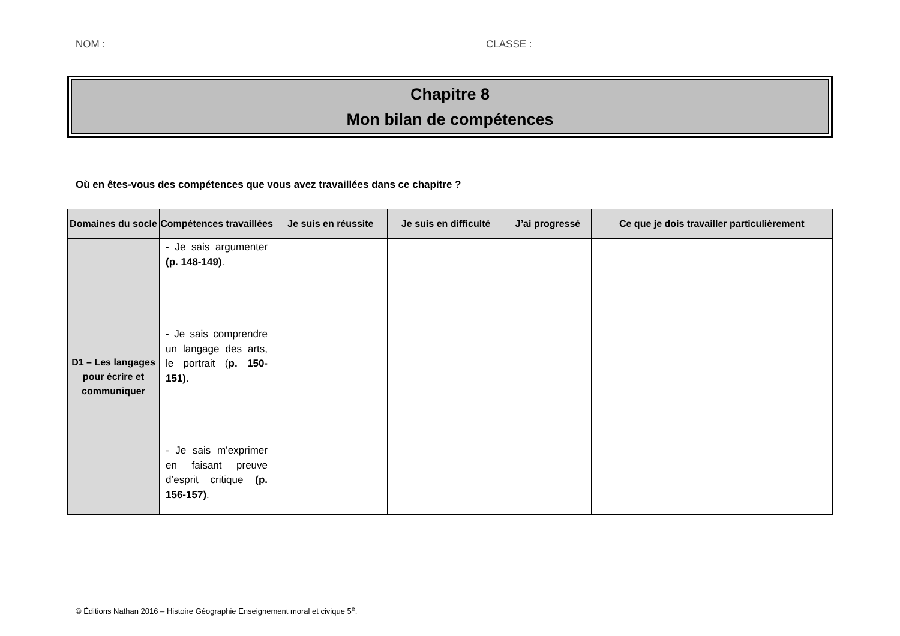NOM : CLASSE :
Chapitre 8
Mon bilan de compétences
Où en êtes-vous des compétences que vous avez travaillées dans ce chapitre ?
| Domaines du socle | Compétences travaillées | Je suis en réussite | Je suis en difficulté | J’ai progressé | Ce que je dois travailler particulièrement |
| --- | --- | --- | --- | --- | --- |
| D1 – Les langages pour écrire et communiquer | - Je sais argumenter (p. 148-149) . - Je sais comprendre un langage des arts, le portrait ( p. 150-151) . - Je sais m’exprimer en faisant preuve d’esprit critique (p. 156-157) . | | | | |
© Éditions Nathan 2016 – Histoire Géographie Enseignement moral et civique 5<sup>e</sup>.